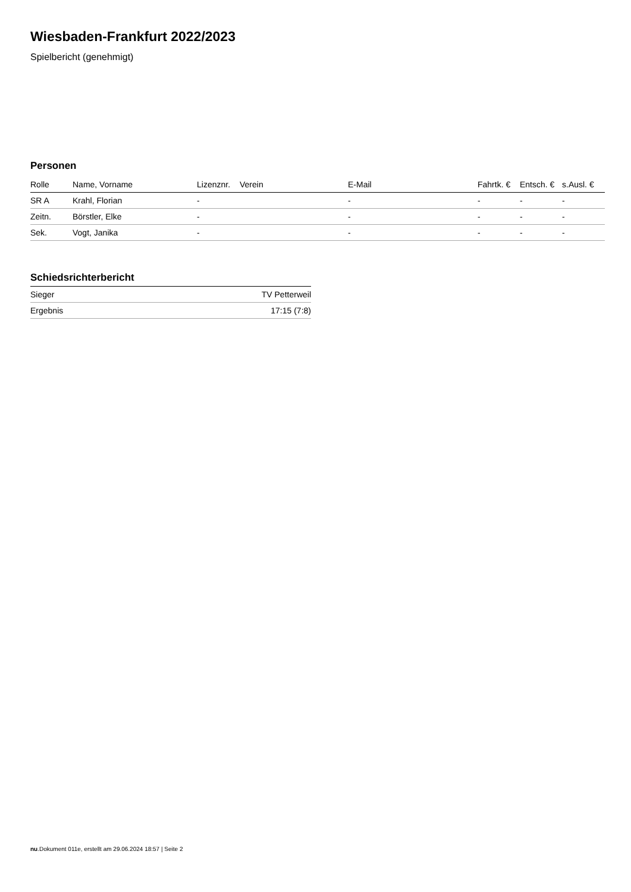Wiesbaden-Frankfurt 2022/2023
Spielbericht (genehmigt)
Personen
| Rolle | Name, Vorname | Lizenznr. | Verein | E-Mail | Fahrtk. € | Entsch. € | s.Ausl. € |
| --- | --- | --- | --- | --- | --- | --- | --- |
| SR A | Krahl, Florian | - | | - | - | - | - |
| Zeitn. | Börstler, Elke | - | | - | - | - | - |
| Sek. | Vogt, Janika | - | | - | - | - | - |
Schiedsrichterbericht
| Sieger | TV Petterweil |
| Ergebnis | 17:15 (7:8) |
nu.Dokument 011e, erstellt am 29.06.2024 18:57 | Seite 2